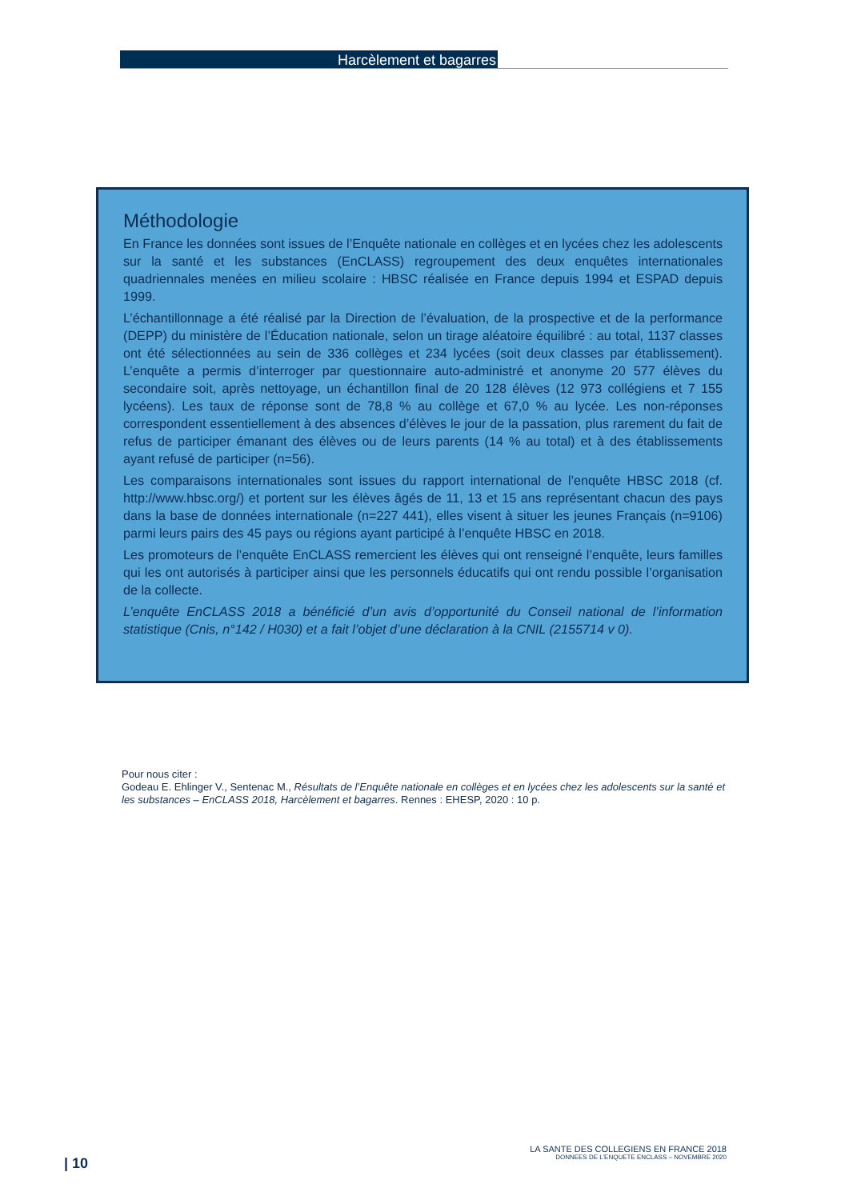Harcèlement et bagarres
Méthodologie
En France les données sont issues de l’Enquête nationale en collèges et en lycées chez les adolescents sur la santé et les substances (EnCLASS) regroupement des deux enquêtes internationales quadriennales menées en milieu scolaire : HBSC réalisée en France depuis 1994 et ESPAD depuis 1999.
L’échantillonnage a été réalisé par la Direction de l’évaluation, de la prospective et de la performance (DEPP) du ministère de l’Éducation nationale, selon un tirage aléatoire équilibré : au total, 1137 classes ont été sélectionnées au sein de 336 collèges et 234 lycées (soit deux classes par établissement). L’enquête a permis d’interroger par questionnaire auto-administré et anonyme 20 577 élèves du secondaire soit, après nettoyage, un échantillon final de 20 128 élèves (12 973 collégiens et 7 155 lycéens). Les taux de réponse sont de 78,8 % au collège et 67,0 % au lycée. Les non-réponses correspondent essentiellement à des absences d’élèves le jour de la passation, plus rarement du fait de refus de participer émanant des élèves ou de leurs parents (14 % au total) et à des établissements ayant refusé de participer (n=56).
Les comparaisons internationales sont issues du rapport international de l’enquête HBSC 2018 (cf. http://www.hbsc.org/) et portent sur les élèves âgés de 11, 13 et 15 ans représentant chacun des pays dans la base de données internationale (n=227 441), elles visent à situer les jeunes Français (n=9106) parmi leurs pairs des 45 pays ou régions ayant participé à l’enquête HBSC en 2018.
Les promoteurs de l’enquête EnCLASS remercient les élèves qui ont renseigné l’enquête, leurs familles qui les ont autorisés à participer ainsi que les personnels éducatifs qui ont rendu possible l’organisation de la collecte.
L’enquête EnCLASS 2018 a bénéficié d’un avis d’opportunité du Conseil national de l’information statistique (Cnis, n°142 / H030) et a fait l’objet d’une déclaration à la CNIL (2155714 v 0).
Pour nous citer :
Godeau E. Ehlinger V., Sentenac M., Résultats de l’Enquête nationale en collèges et en lycées chez les adolescents sur la santé et les substances – EnCLASS 2018, Harcèlement et bagarres. Rennes : EHESP, 2020 : 10 p.
| 10
LA SANTE DES COLLEGIENS EN FRANCE 2018
DONNEES DE L’ENQUETE ENCLASS – NOVEMBRE 2020